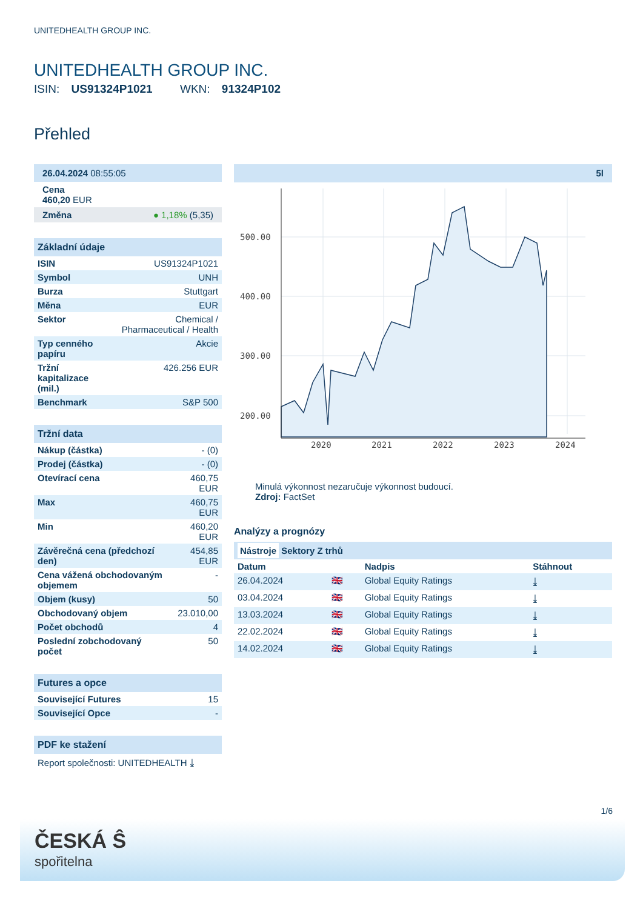UNITEDHEALTH GROUP INC.
UNITEDHEALTH GROUP INC.
ISIN: US91324P1021 WKN: 91324P102
Přehled
26.04.2024 08:55:05
Cena
460,20 EUR
Změna ● 1,18% (5,35)
Základní údaje
| ISIN | US91324P1021 |
| Symbol | UNH |
| Burza | Stuttgart |
| Měna | EUR |
| Sektor | Chemical / Pharmaceutical / Health |
| Typ cenného papíru | Akcie |
| Tržní kapitalizace (mil.) | 426.256 EUR |
| Benchmark | S&P 500 |
Tržní data
| Nákup (částka) | - (0) |
| Prodej (částka) | - (0) |
| Otevírací cena | 460,75 EUR |
| Max | 460,75 EUR |
| Min | 460,20 EUR |
| Závěrečná cena (předchozí den) | 454,85 EUR |
| Cena vážená obchodovaným objemem | - |
| Objem (kusy) | 50 |
| Obchodovaný objem | 23.010,00 |
| Počet obchodů | 4 |
| Poslední zobchodovaný počet | 50 |
Futures a opce
| Související Futures | 15 |
| Související Opce | - |
PDF ke stažení
Report společnosti: UNITEDHEALTH ⤓
5l
500.00
400.00
300.00
200.00
2020
2021
2022
2023
2024
Minulá výkonnost nezaručuje výkonnost budoucí.
Zdroj: FactSet
Analýzy a prognózy
Nástroje Sektory Z trhů
| Datum | | Nadpis | Stáhnout |
| --- | --- | --- | --- |
| 26.04.2024 | 🇬🇧 | Global Equity Ratings | ⤓ |
| 03.04.2024 | 🇬🇧 | Global Equity Ratings | ⤓ |
| 13.03.2024 | 🇬🇧 | Global Equity Ratings | ⤓ |
| 22.02.2024 | 🇬🇧 | Global Equity Ratings | ⤓ |
| 14.02.2024 | 🇬🇧 | Global Equity Ratings | ⤓ |
1/6
ČESKÁ Ŝ
spořitelna